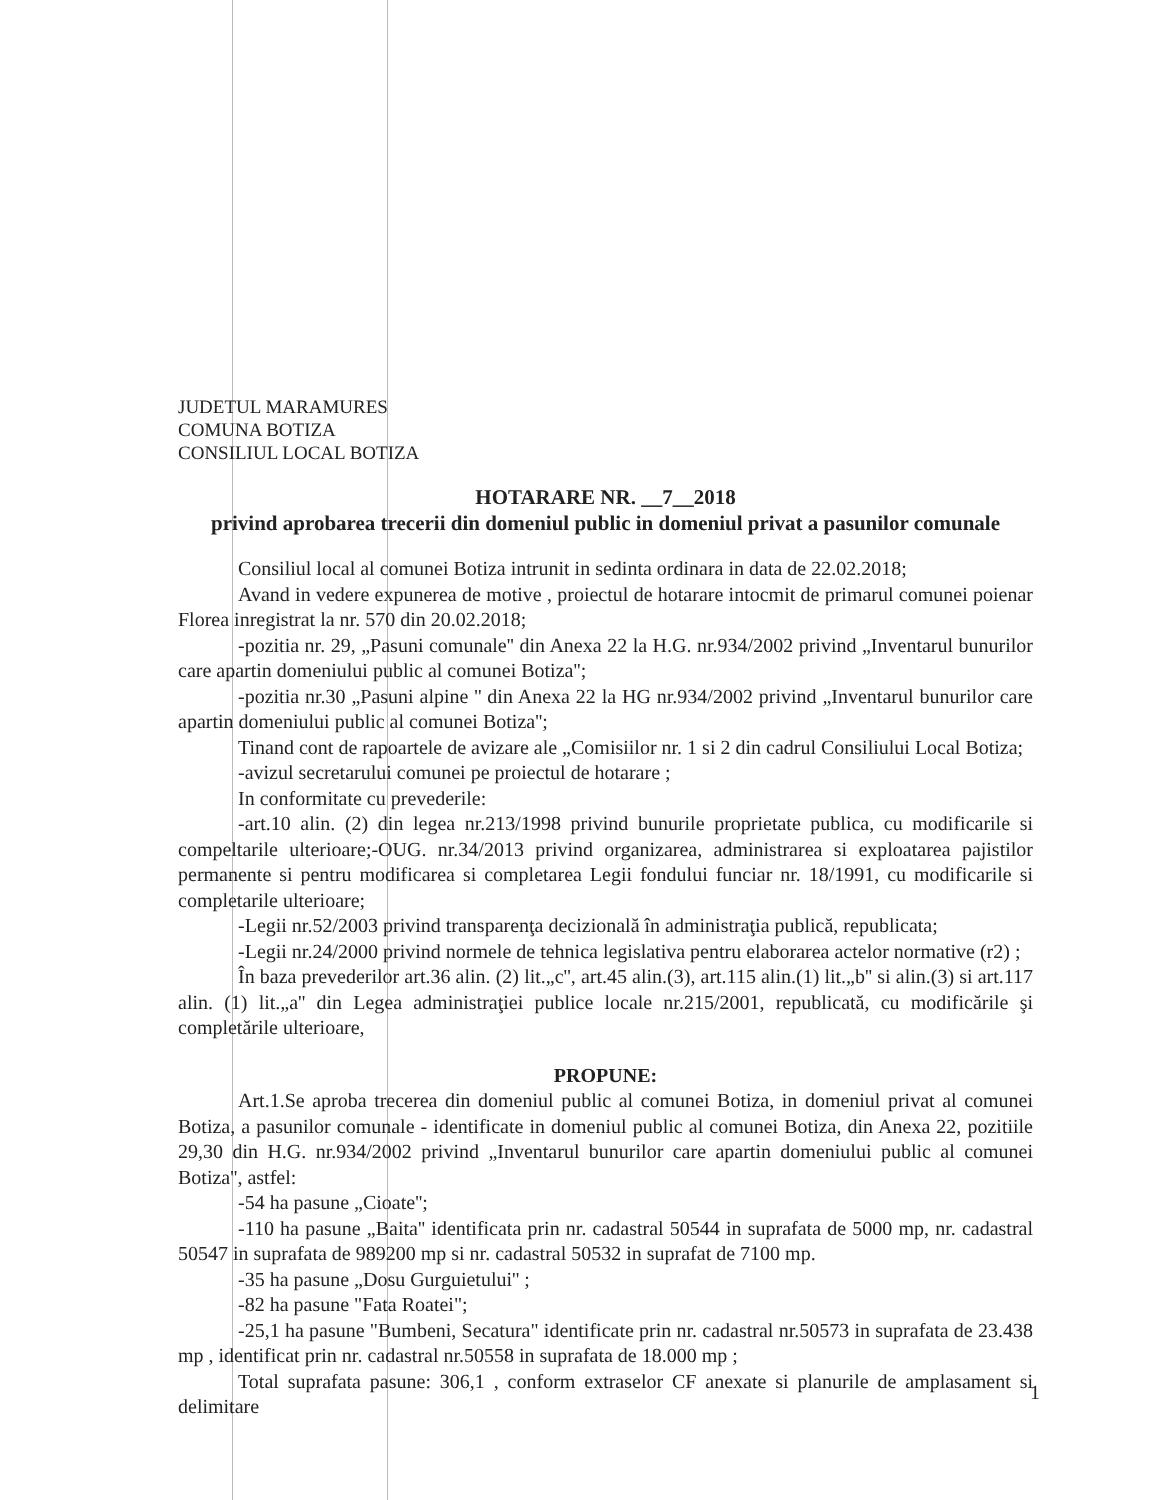JUDETUL MARAMURES
COMUNA BOTIZA
CONSILIUL LOCAL BOTIZA
HOTARARE NR. __7__2018
privind aprobarea trecerii din domeniul public in domeniul privat a pasunilor comunale
Consiliul local al comunei Botiza intrunit in sedinta ordinara in data de 22.02.2018;
Avand in vedere expunerea de motive , proiectul de hotarare intocmit de primarul comunei poienar Florea inregistrat la nr. 570 din 20.02.2018;
-pozitia nr. 29, „Pasuni comunale'' din Anexa 22 la H.G. nr.934/2002 privind „Inventarul bunurilor care apartin domeniului public al comunei Botiza'';
-pozitia nr.30 „Pasuni alpine '' din Anexa 22 la HG nr.934/2002 privind „Inventarul bunurilor care apartin domeniului public al comunei Botiza'';
Tinand cont de rapoartele de avizare ale „Comisiilor nr. 1 si 2 din cadrul Consiliului Local Botiza;
-avizul secretarului comunei pe proiectul de hotarare ;
In conformitate cu prevederile:
-art.10 alin. (2) din legea nr.213/1998 privind bunurile proprietate publica, cu modificarile si compeltarile ulterioare;-OUG. nr.34/2013 privind organizarea, administrarea si exploatarea pajistilor permanente si pentru modificarea si completarea Legii fondului funciar nr. 18/1991, cu modificarile si completarile ulterioare;
-Legii nr.52/2003 privind transparenţa decizională în administraţia publică, republicata;
-Legii nr.24/2000 privind normele de tehnica legislativa pentru elaborarea actelor normative (r2) ;
În baza prevederilor art.36 alin. (2) lit.„c'', art.45 alin.(3), art.115 alin.(1) lit.„b'' si alin.(3) si art.117 alin. (1) lit.„a'' din Legea administraţiei publice locale nr.215/2001, republicată, cu modificările şi completările ulterioare,
PROPUNE:
Art.1.Se aproba trecerea din domeniul public al comunei Botiza, in domeniul privat al comunei Botiza, a pasunilor comunale - identificate in domeniul public al comunei Botiza, din Anexa 22, pozitiile 29,30 din H.G. nr.934/2002 privind „Inventarul bunurilor care apartin domeniului public al comunei Botiza'', astfel:
-54 ha pasune „Cioate'';
-110 ha pasune „Baita'' identificata prin nr. cadastral 50544 in suprafata de 5000 mp, nr. cadastral 50547 in suprafata de 989200 mp si nr. cadastral 50532 in suprafat de 7100 mp.
-35 ha pasune „Dosu Gurguietului'' ;
-82 ha pasune "Fata Roatei";
-25,1 ha pasune "Bumbeni, Secatura" identificate prin nr. cadastral nr.50573 in suprafata de 23.438 mp , identificat prin nr. cadastral nr.50558 in suprafata de 18.000 mp ;
Total suprafata pasune: 306,1 , conform extraselor CF anexate si planurile de amplasament si delimitare
1